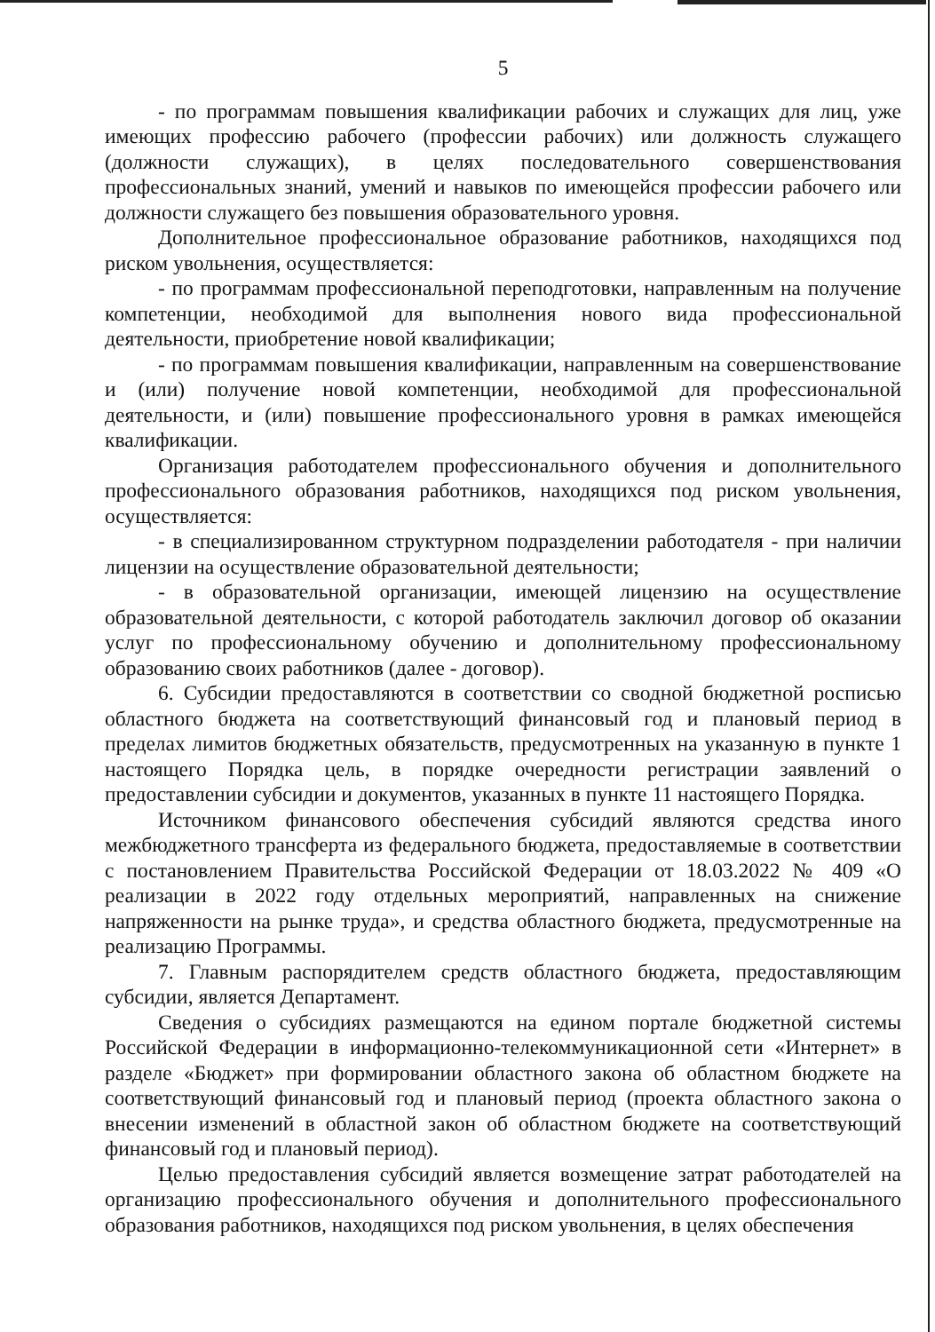5
- по программам повышения квалификации рабочих и служащих для лиц, уже имеющих профессию рабочего (профессии рабочих) или должность служащего (должности служащих), в целях последовательного совершенствования профессиональных знаний, умений и навыков по имеющейся профессии рабочего или должности служащего без повышения образовательного уровня.
Дополнительное профессиональное образование работников, находящихся под риском увольнения, осуществляется:
- по программам профессиональной переподготовки, направленным на получение компетенции, необходимой для выполнения нового вида профессиональной деятельности, приобретение новой квалификации;
- по программам повышения квалификации, направленным на совершенствование и (или) получение новой компетенции, необходимой для профессиональной деятельности, и (или) повышение профессионального уровня в рамках имеющейся квалификации.
Организация работодателем профессионального обучения и дополнительного профессионального образования работников, находящихся под риском увольнения, осуществляется:
- в специализированном структурном подразделении работодателя - при наличии лицензии на осуществление образовательной деятельности;
- в образовательной организации, имеющей лицензию на осуществление образовательной деятельности, с которой работодатель заключил договор об оказании услуг по профессиональному обучению и дополнительному профессиональному образованию своих работников (далее - договор).
6. Субсидии предоставляются в соответствии со сводной бюджетной росписью областного бюджета на соответствующий финансовый год и плановый период в пределах лимитов бюджетных обязательств, предусмотренных на указанную в пункте 1 настоящего Порядка цель, в порядке очередности регистрации заявлений о предоставлении субсидии и документов, указанных в пункте 11 настоящего Порядка.
Источником финансового обеспечения субсидий являются средства иного межбюджетного трансферта из федерального бюджета, предоставляемые в соответствии с постановлением Правительства Российской Федерации от 18.03.2022 № 409 «О реализации в 2022 году отдельных мероприятий, направленных на снижение напряженности на рынке труда», и средства областного бюджета, предусмотренные на реализацию Программы.
7. Главным распорядителем средств областного бюджета, предоставляющим субсидии, является Департамент.
Сведения о субсидиях размещаются на едином портале бюджетной системы Российской Федерации в информационно-телекоммуникационной сети «Интернет» в разделе «Бюджет» при формировании областного закона об областном бюджете на соответствующий финансовый год и плановый период (проекта областного закона о внесении изменений в областной закон об областном бюджете на соответствующий финансовый год и плановый период).
Целью предоставления субсидий является возмещение затрат работодателей на организацию профессионального обучения и дополнительного профессионального образования работников, находящихся под риском увольнения, в целях обеспечения